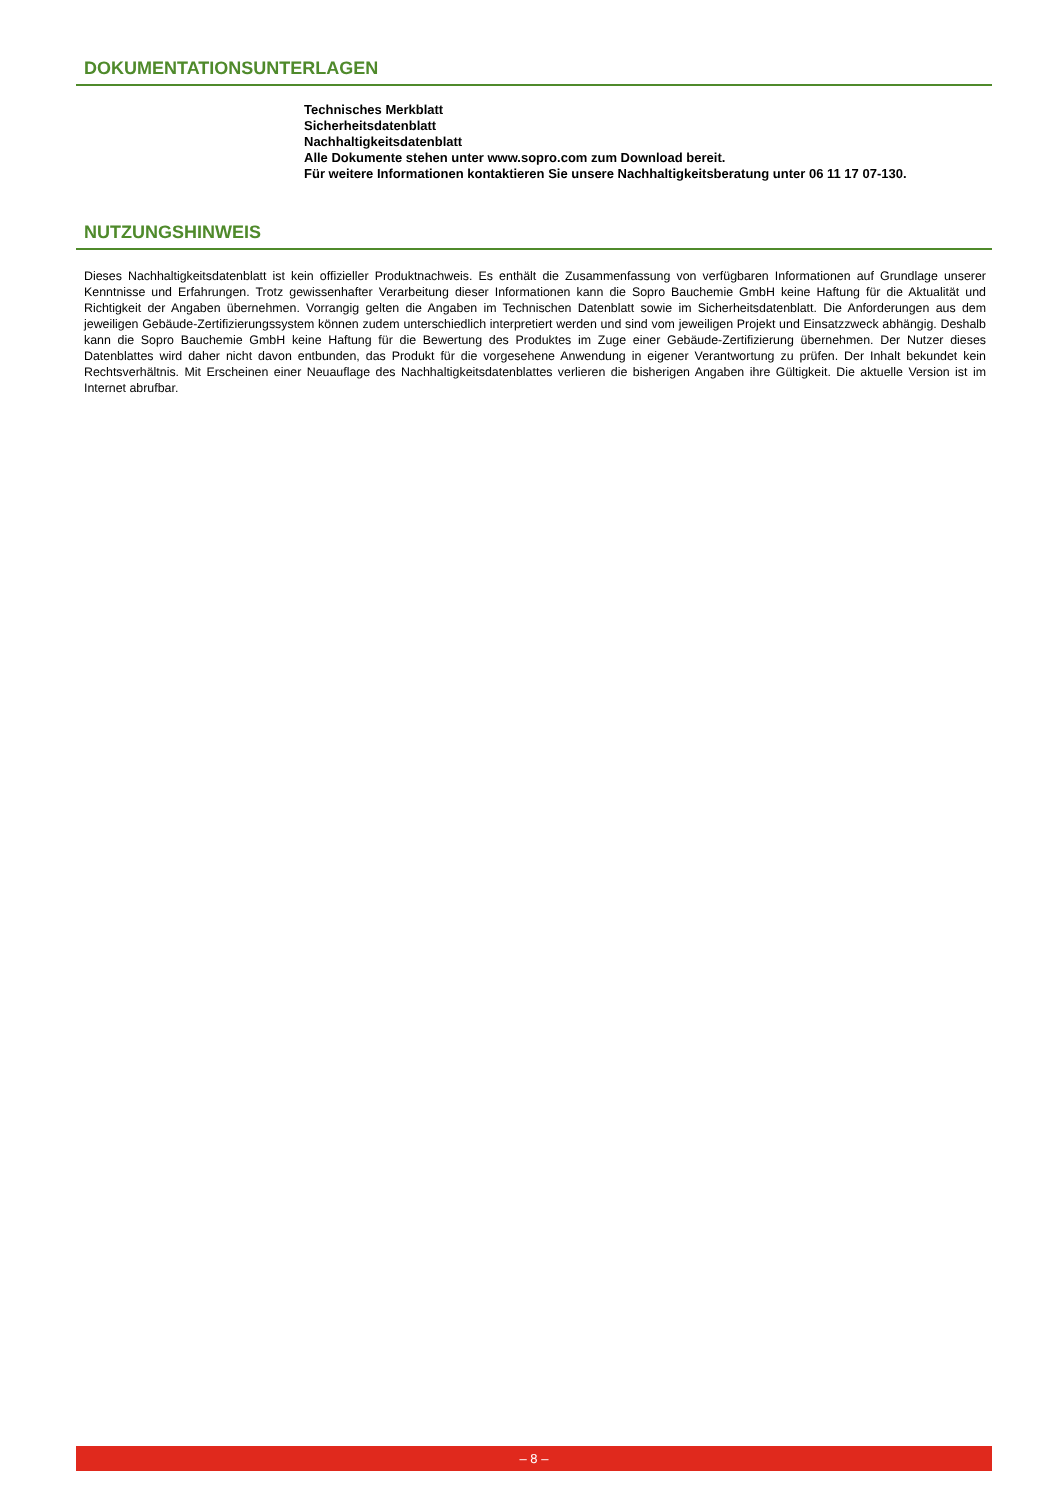DOKUMENTATIONSUNTERLAGEN
Technisches Merkblatt
Sicherheitsdatenblatt
Nachhaltigkeitsdatenblatt
Alle Dokumente stehen unter www.sopro.com zum Download bereit.
Für weitere Informationen kontaktieren Sie unsere Nachhaltigkeitsberatung unter 06 11 17 07-130.
NUTZUNGSHINWEIS
Dieses Nachhaltigkeitsdatenblatt ist kein offizieller Produktnachweis. Es enthält die Zusammenfassung von verfügbaren Informationen auf Grundlage unserer Kenntnisse und Erfahrungen. Trotz gewissenhafter Verarbeitung dieser Informationen kann die Sopro Bauchemie GmbH keine Haftung für die Aktualität und Richtigkeit der Angaben übernehmen. Vorrangig gelten die Angaben im Technischen Datenblatt sowie im Sicherheitsdatenblatt. Die Anforderungen aus dem jeweiligen Gebäude-Zertifizierungssystem können zudem unterschiedlich interpretiert werden und sind vom jeweiligen Projekt und Einsatzzweck abhängig. Deshalb kann die Sopro Bauchemie GmbH keine Haftung für die Bewertung des Produktes im Zuge einer Gebäude-Zertifizierung übernehmen. Der Nutzer dieses Datenblattes wird daher nicht davon entbunden, das Produkt für die vorgesehene Anwendung in eigener Verantwortung zu prüfen. Der Inhalt bekundet kein Rechtsverhältnis. Mit Erscheinen einer Neuauflage des Nachhaltigkeitsdatenblattes verlieren die bisherigen Angaben ihre Gültigkeit. Die aktuelle Version ist im Internet abrufbar.
– 8 –